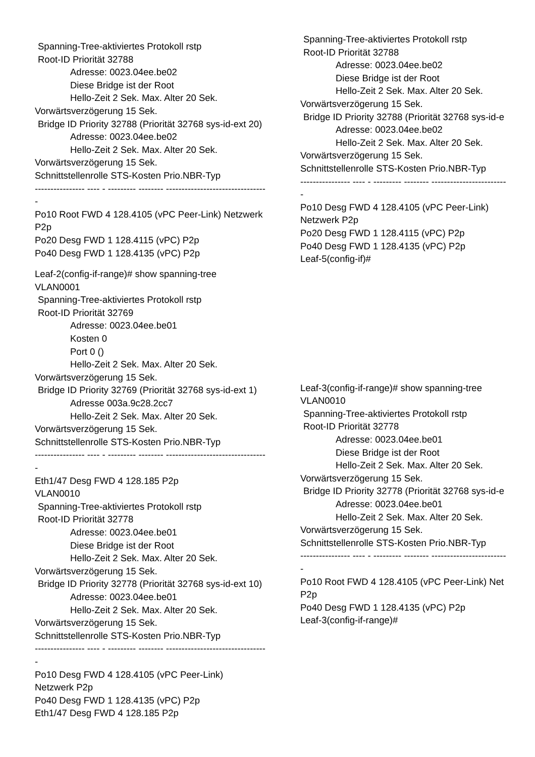Spanning-Tree-aktiviertes Protokoll rstp
Root-ID Priorität 32788
Adresse: 0023.04ee.be02
Diese Bridge ist der Root
Hello-Zeit 2 Sek. Max. Alter 20 Sek.
Vorwärtsverzögerung 15 Sek.
Bridge ID Priority 32788 (Priorität 32768 sys-id-ext 20)
Adresse: 0023.04ee.be02
Hello-Zeit 2 Sek. Max. Alter 20 Sek.
Vorwärtsverzögerung 15 Sek.
Schnittstellenrolle STS-Kosten Prio.NBR-Typ
---------------- ---- - --------- -------- --------------------------------
-
Po10 Root FWD 4 128.4105 (vPC Peer-Link) Netzwerk
P2p
Po20 Desg FWD 1 128.4115 (vPC) P2p
Po40 Desg FWD 1 128.4135 (vPC) P2p
Leaf-2(config-if-range)# show spanning-tree
VLAN0001
Spanning-Tree-aktiviertes Protokoll rstp
Root-ID Priorität 32769
Adresse: 0023.04ee.be01
Kosten 0
Port 0 ()
Hello-Zeit 2 Sek. Max. Alter 20 Sek.
Vorwärtsverzögerung 15 Sek.
Bridge ID Priority 32769 (Priorität 32768 sys-id-ext 1)
Adresse 003a.9c28.2cc7
Hello-Zeit 2 Sek. Max. Alter 20 Sek.
Vorwärtsverzögerung 15 Sek.
Schnittstellenrolle STS-Kosten Prio.NBR-Typ
---------------- ---- - --------- -------- --------------------------------
-
Eth1/47 Desg FWD 4 128.185 P2p
VLAN0010
Spanning-Tree-aktiviertes Protokoll rstp
Root-ID Priorität 32778
Adresse: 0023.04ee.be01
Diese Bridge ist der Root
Hello-Zeit 2 Sek. Max. Alter 20 Sek.
Vorwärtsverzögerung 15 Sek.
Bridge ID Priority 32778 (Priorität 32768 sys-id-ext 10)
Adresse: 0023.04ee.be01
Hello-Zeit 2 Sek. Max. Alter 20 Sek.
Vorwärtsverzögerung 15 Sek.
Schnittstellenrolle STS-Kosten Prio.NBR-Typ
---------------- ---- - --------- -------- --------------------------------
-
Po10 Desg FWD 4 128.4105 (vPC Peer-Link)
Netzwerk P2p
Po40 Desg FWD 1 128.4135 (vPC) P2p
Eth1/47 Desg FWD 4 128.185 P2p
Spanning-Tree-aktiviertes Protokoll rstp
Root-ID Priorität 32788
Adresse: 0023.04ee.be02
Diese Bridge ist der Root
Hello-Zeit 2 Sek. Max. Alter 20 Sek.
Vorwärtsverzögerung 15 Sek.
Bridge ID Priority 32788 (Priorität 32768 sys-id-e
Adresse: 0023.04ee.be02
Hello-Zeit 2 Sek. Max. Alter 20 Sek.
Vorwärtsverzögerung 15 Sek.
Schnittstellenrolle STS-Kosten Prio.NBR-Typ
---------------- ---- - --------- -------- ------------------------
-
Po10 Desg FWD 4 128.4105 (vPC Peer-Link)
Netzwerk P2p
Po20 Desg FWD 1 128.4115 (vPC) P2p
Po40 Desg FWD 1 128.4135 (vPC) P2p
Leaf-5(config-if)#
Leaf-3(config-if-range)# show spanning-tree
VLAN0010
Spanning-Tree-aktiviertes Protokoll rstp
Root-ID Priorität 32778
Adresse: 0023.04ee.be01
Diese Bridge ist der Root
Hello-Zeit 2 Sek. Max. Alter 20 Sek.
Vorwärtsverzögerung 15 Sek.
Bridge ID Priority 32778 (Priorität 32768 sys-id-e
Adresse: 0023.04ee.be01
Hello-Zeit 2 Sek. Max. Alter 20 Sek.
Vorwärtsverzögerung 15 Sek.
Schnittstellenrolle STS-Kosten Prio.NBR-Typ
---------------- ---- - --------- -------- ------------------------
-
Po10 Root FWD 4 128.4105 (vPC Peer-Link) Net
P2p
Po40 Desg FWD 1 128.4135 (vPC) P2p
Leaf-3(config-if-range)#